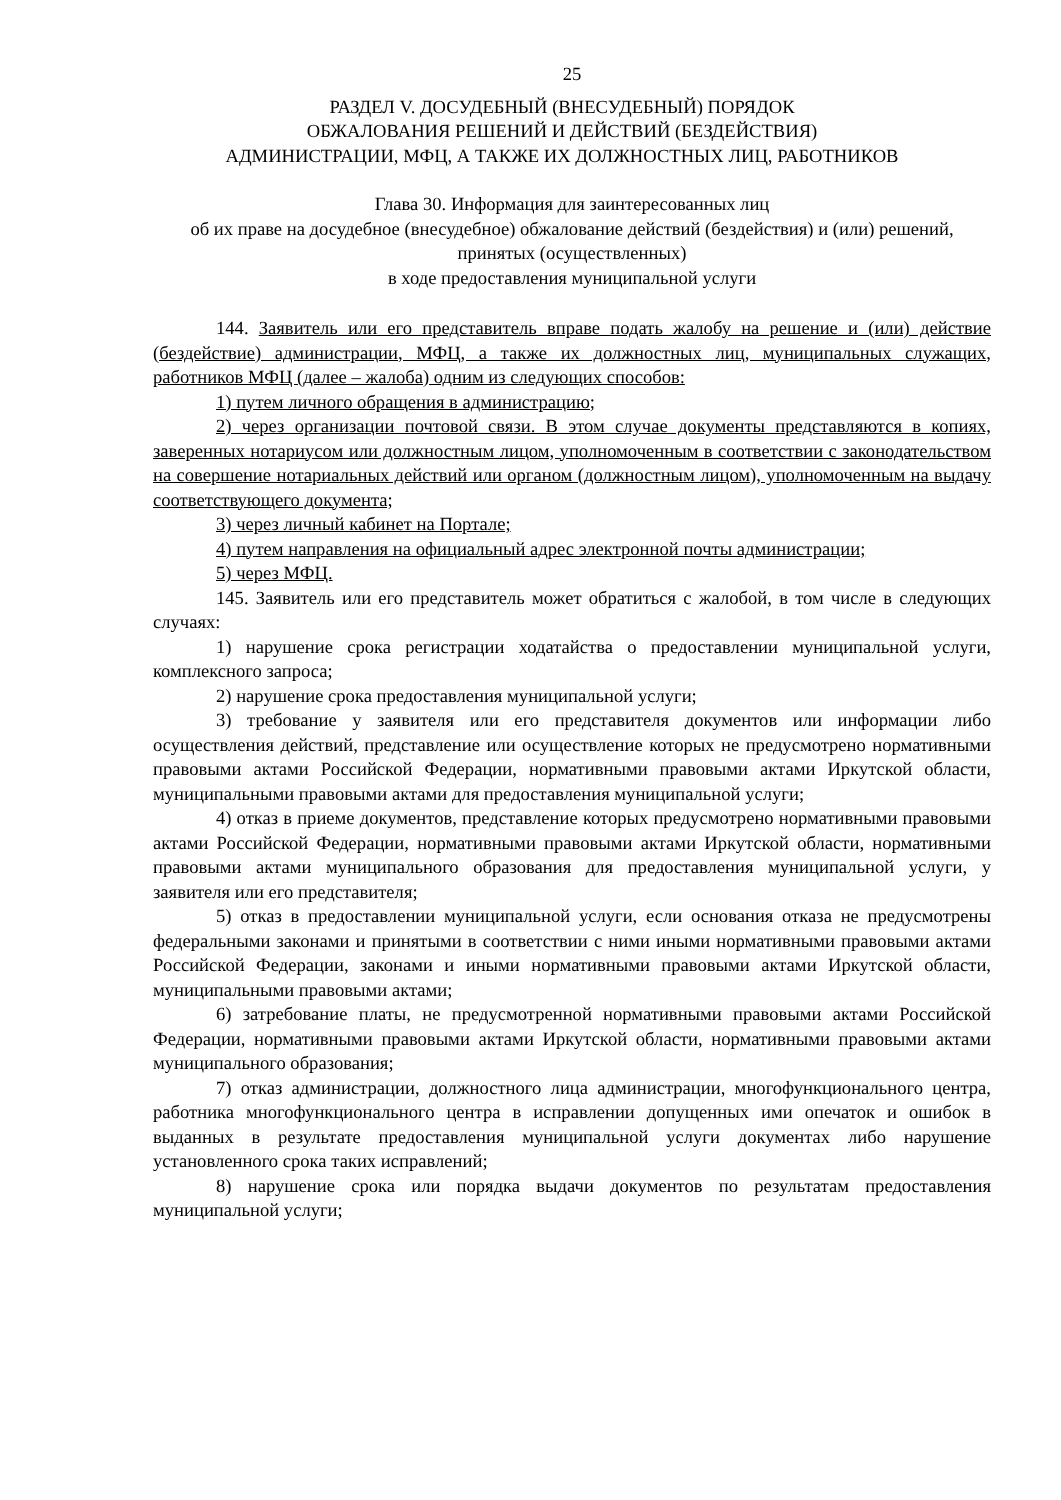25
РАЗДЕЛ V. ДОСУДЕБНЫЙ (ВНЕСУДЕБНЫЙ) ПОРЯДОК
ОБЖАЛОВАНИЯ РЕШЕНИЙ И ДЕЙСТВИЙ (БЕЗДЕЙСТВИЯ)
АДМИНИСТРАЦИИ, МФЦ, А ТАКЖЕ ИХ ДОЛЖНОСТНЫХ ЛИЦ, РАБОТНИКОВ
Глава 30. Информация для заинтересованных лиц
об их праве на досудебное (внесудебное) обжалование действий (бездействия) и (или) решений, принятых (осуществленных)
в ходе предоставления муниципальной услуги
144. Заявитель или его представитель вправе подать жалобу на решение и (или) действие (бездействие) администрации, МФЦ, а также их должностных лиц, муниципальных служащих, работников МФЦ (далее – жалоба) одним из следующих способов:
1) путем личного обращения в администрацию;
2) через организации почтовой связи. В этом случае документы представляются в копиях, заверенных нотариусом или должностным лицом, уполномоченным в соответствии с законодательством на совершение нотариальных действий или органом (должностным лицом), уполномоченным на выдачу соответствующего документа;
3) через личный кабинет на Портале;
4) путем направления на официальный адрес электронной почты администрации;
5) через МФЦ.
145. Заявитель или его представитель может обратиться с жалобой, в том числе в следующих случаях:
1) нарушение срока регистрации ходатайства о предоставлении муниципальной услуги, комплексного запроса;
2) нарушение срока предоставления муниципальной услуги;
3) требование у заявителя или его представителя документов или информации либо осуществления действий, представление или осуществление которых не предусмотрено нормативными правовыми актами Российской Федерации, нормативными правовыми актами Иркутской области, муниципальными правовыми актами для предоставления муниципальной услуги;
4) отказ в приеме документов, представление которых предусмотрено нормативными правовыми актами Российской Федерации, нормативными правовыми актами Иркутской области, нормативными правовыми актами муниципального образования для предоставления муниципальной услуги, у заявителя или его представителя;
5) отказ в предоставлении муниципальной услуги, если основания отказа не предусмотрены федеральными законами и принятыми в соответствии с ними иными нормативными правовыми актами Российской Федерации, законами и иными нормативными правовыми актами Иркутской области, муниципальными правовыми актами;
6) затребование платы, не предусмотренной нормативными правовыми актами Российской Федерации, нормативными правовыми актами Иркутской области, нормативными правовыми актами муниципального образования;
7) отказ администрации, должностного лица администрации, многофункционального центра, работника многофункционального центра в исправлении допущенных ими опечаток и ошибок в выданных в результате предоставления муниципальной услуги документах либо нарушение установленного срока таких исправлений;
8) нарушение срока или порядка выдачи документов по результатам предоставления муниципальной услуги;